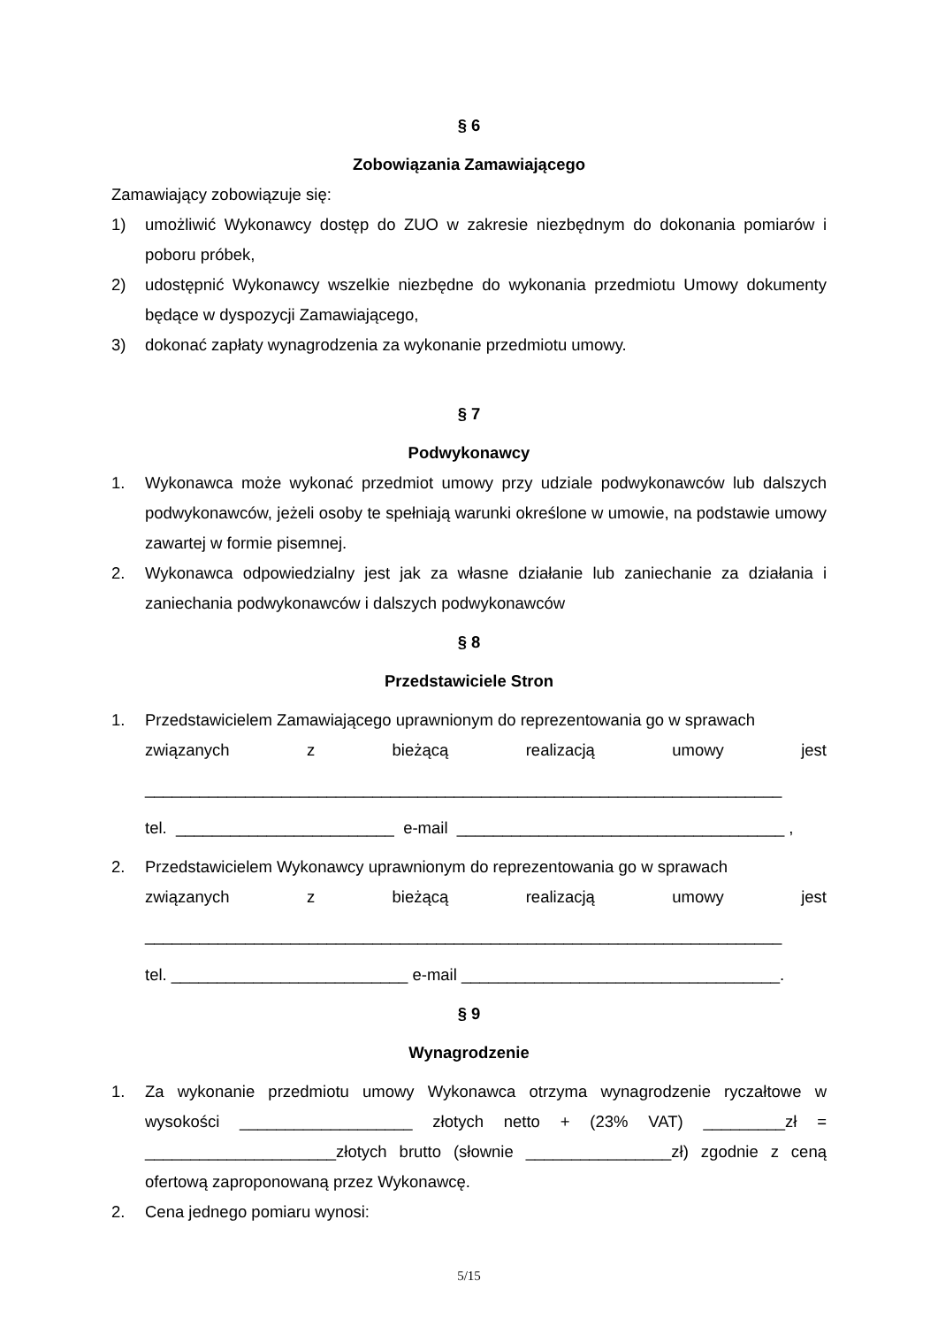§ 6
Zobowiązania Zamawiającego
Zamawiający zobowiązuje się:
1) umożliwić Wykonawcy dostęp do ZUO w zakresie niezbędnym do dokonania pomiarów i poboru próbek,
2) udostępnić Wykonawcy wszelkie niezbędne do wykonania przedmiotu Umowy dokumenty będące w dyspozycji Zamawiającego,
3) dokonać zapłaty wynagrodzenia za wykonanie przedmiotu umowy.
§ 7
Podwykonawcy
1. Wykonawca może wykonać przedmiot umowy przy udziale podwykonawców lub dalszych podwykonawców, jeżeli osoby te spełniają warunki określone w umowie, na podstawie umowy zawartej w formie pisemnej.
2. Wykonawca odpowiedzialny jest jak za własne działanie lub zaniechanie za działania i zaniechania podwykonawców i dalszych podwykonawców
§ 8
Przedstawiciele Stron
1. Przedstawicielem Zamawiającego uprawnionym do reprezentowania go w sprawach
związanych z bieżącą realizacją umowy jest
______________________________________________________________________
tel. ________________________ e-mail ____________________________________ ,
2. Przedstawicielem Wykonawcy uprawnionym do reprezentowania go w sprawach
związanych z bieżącą realizacją umowy jest
______________________________________________________________________
tel. __________________________ e-mail ___________________________________.
§ 9
Wynagrodzenie
1. Za wykonanie przedmiotu umowy Wykonawca otrzyma wynagrodzenie ryczałtowe w wysokości ___________________ złotych netto + (23% VAT) _________zł = _____________________złotych brutto (słownie ________________zł) zgodnie z ceną ofertową zaproponowaną przez Wykonawcę.
2. Cena jednego pomiaru wynosi:
5/15